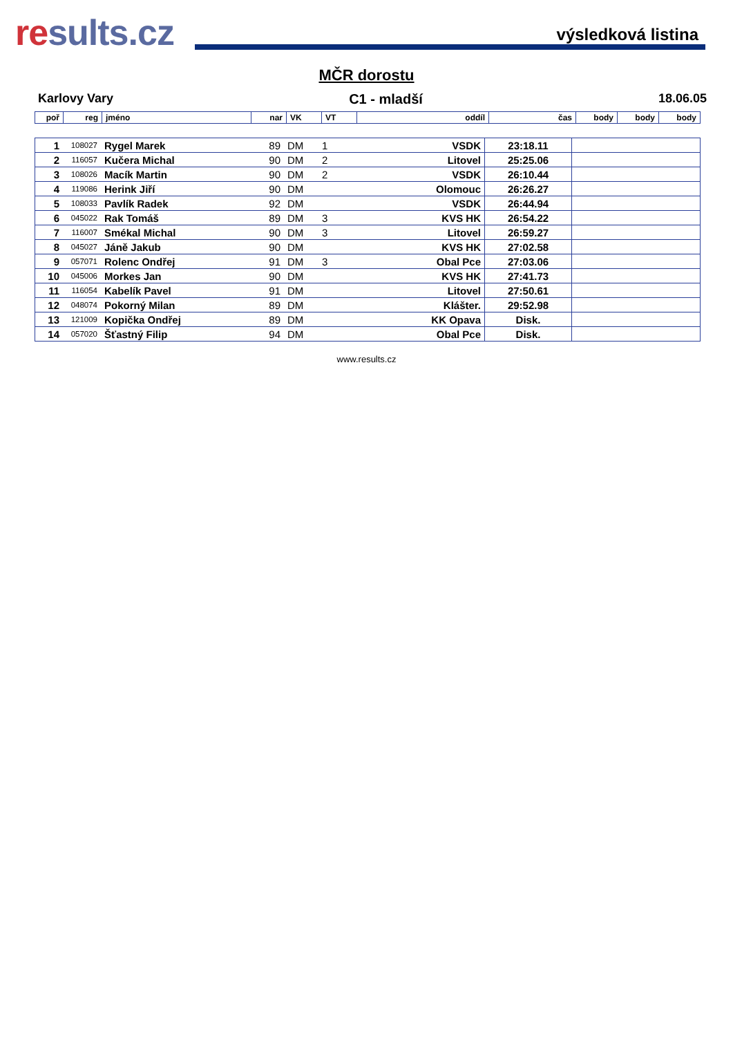results.cz
výsledková listina
MČR dorostu
Karlovy Vary C1 - mladší 18.06.05
| poř | reg | jméno | nar | VK | VT | oddíl | čas | body | body | body |
| --- | --- | --- | --- | --- | --- | --- | --- | --- | --- | --- |
| 1 | 108027 | Rygel Marek | 89 | DM | 1 | VSDK | 23:18.11 | | | |
| 2 | 116057 | Kučera Michal | 90 | DM | 2 | Litovel | 25:25.06 | | | |
| 3 | 108026 | Macík Martin | 90 | DM | 2 | VSDK | 26:10.44 | | | |
| 4 | 119086 | Herink Jiří | 90 | DM | | Olomouc | 26:26.27 | | | |
| 5 | 108033 | Pavlík Radek | 92 | DM | | VSDK | 26:44.94 | | | |
| 6 | 045022 | Rak Tomáš | 89 | DM | 3 | KVS HK | 26:54.22 | | | |
| 7 | 116007 | Smékal Michal | 90 | DM | 3 | Litovel | 26:59.27 | | | |
| 8 | 045027 | Jáně Jakub | 90 | DM | | KVS HK | 27:02.58 | | | |
| 9 | 057071 | Rolenc Ondřej | 91 | DM | 3 | Obal Pce | 27:03.06 | | | |
| 10 | 045006 | Morkes Jan | 90 | DM | | KVS HK | 27:41.73 | | | |
| 11 | 116054 | Kabelík Pavel | 91 | DM | | Litovel | 27:50.61 | | | |
| 12 | 048074 | Pokorný Milan | 89 | DM | | Klášter. | 29:52.98 | | | |
| 13 | 121009 | Kopička Ondřej | 89 | DM | | KK Opava | Disk. | | | |
| 14 | 057020 | Šťastný Filip | 94 | DM | | Obal Pce | Disk. | | | |
www.results.cz